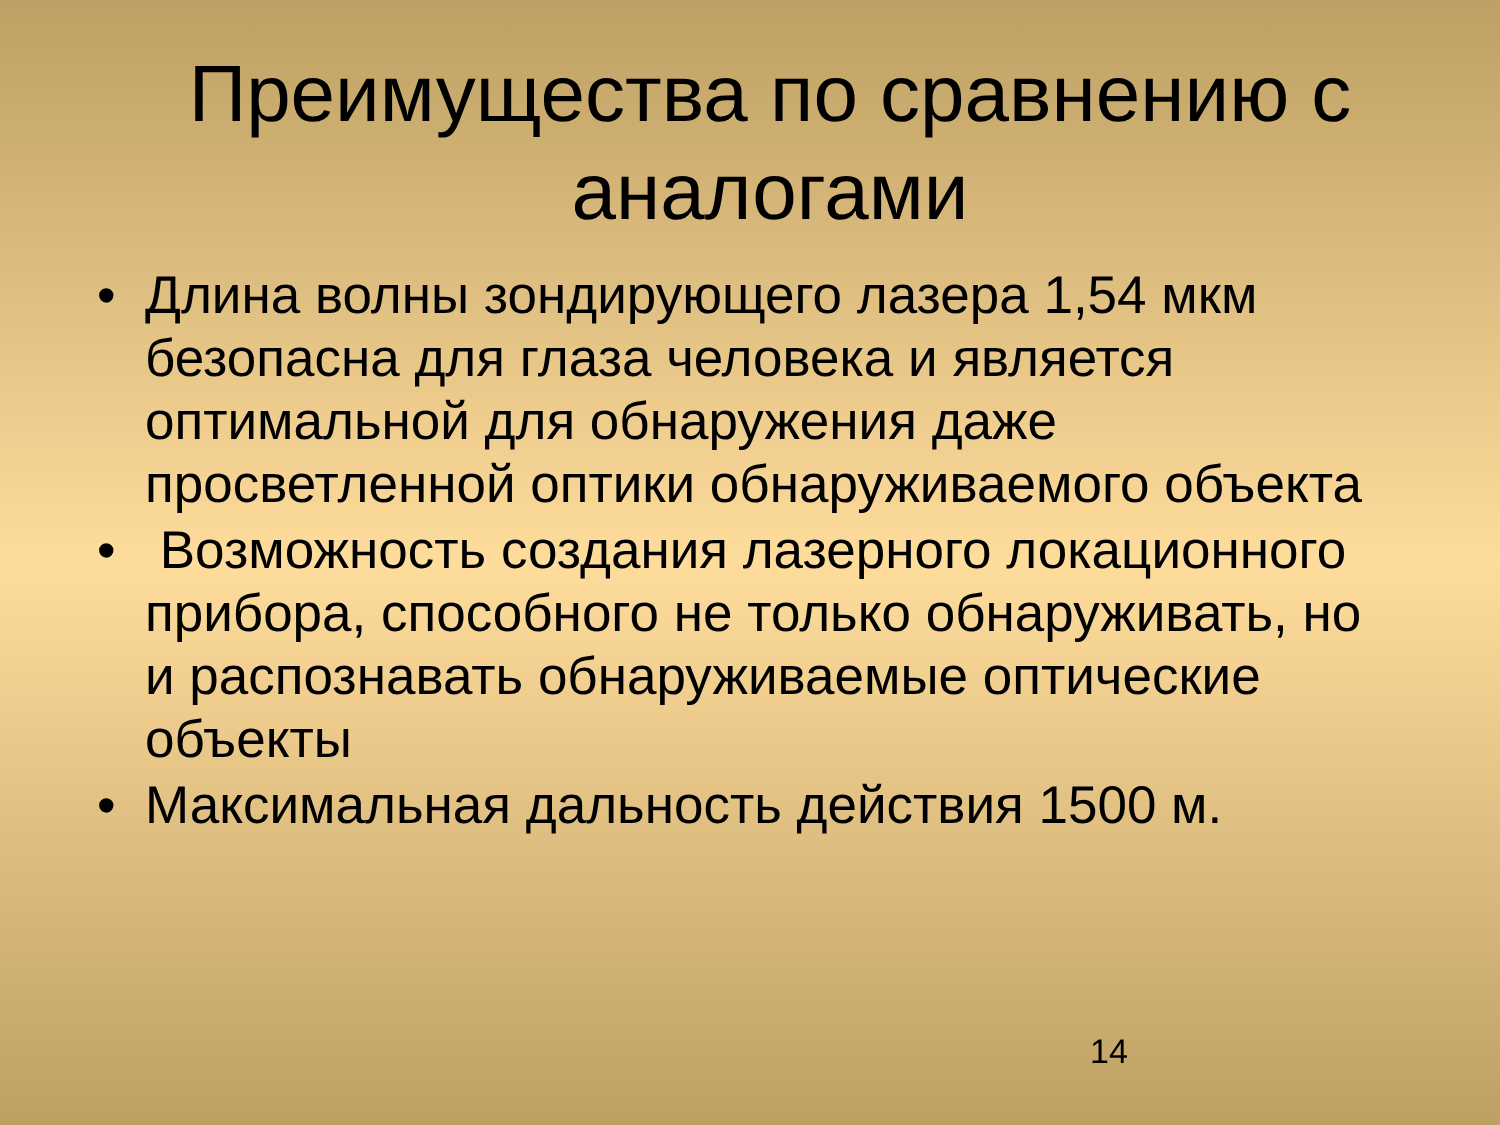Преимущества по сравнению с аналогами
• Длина волны зондирующего лазера 1,54 мкм безопасна для глаза человека и является оптимальной для обнаружения даже просветленной оптики обнаруживаемого объекта
• Возможность создания лазерного локационного прибора, способного не только обнаруживать, но и распознавать обнаруживаемые оптические объекты
• Максимальная дальность действия 1500 м.
14